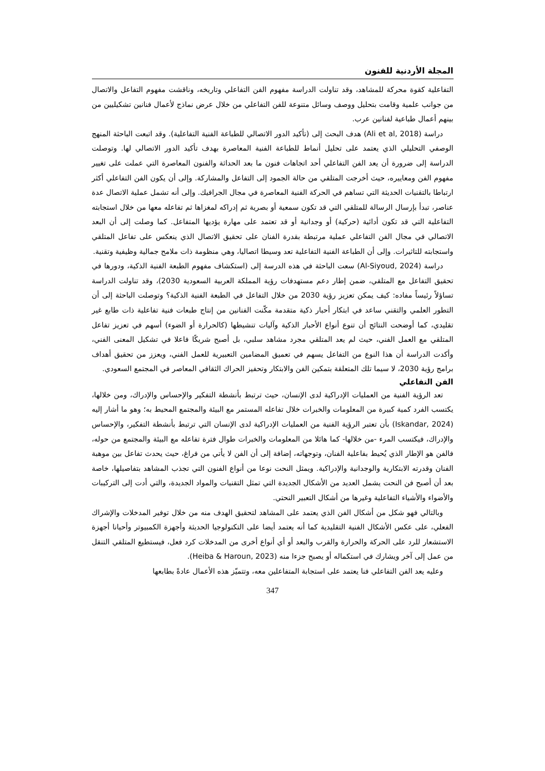المجلة الأردنية للفنون
التفاعلية كقوة محركة للمشاهد، وقد تناولت الدراسة مفهوم الفن التفاعلي وتاريخه، وناقشت مفهوم التفاعل والاتصال من جوانب علمية وقامت بتحليل ووصف وسائل متنوعة للفن التفاعلي من خلال عرض نماذج لأعمال فنانين تشكيليين من بينهم أعمال طباعية لفنانين عرب.
دراسة (Ali et al, 2018) هدف البحث إلى (تأكيد الدور الاتصالي للطباعة الفنية التفاعلية). وقد اتبعت الباحثة المنهج الوصفي التحليلي الذي يعتمد على تحليل أنماط للطباعة الفنية المعاصرة بهدف تأكيد الدور الاتصالي لها. وتوصلت الدراسة إلى ضرورة أن يعد الفن التفاعلي أحد اتجاهات فنون ما بعد الحداثة والفنون المعاصرة التي عملت على تغيير مفهوم الفن ومعاييره، حيث أخرجت المتلقي من حالة الجمود إلى التفاعل والمشاركة. وإلى أن يكون الفن التفاعلي أكثر ارتباطا بالتقنيات الحديثة التي تساهم في الحركة الفنية المعاصرة في مجال الجرافيك. وإلى أنه تشمل عملية الاتصال عدة عناصر، تبدأ بإرسال الرسالة للمتلقي التي قد تكون سمعية أو بصرية ثم إدراكه لمغزاها ثم تفاعله معها من خلال استجابته التفاعلية التي قد تكون أدائية (حركية) أو وجدانية أو قد تعتمد على مهارة يؤديها المتفاعل. كما وصلت إلى أن البعد الاتصالي في مجال الفن التفاعلي عملية مرتبطة بقدرة الفنان على تحقيق الاتصال الذي ينعكس على تفاعل المتلقي واستجابته للتاثيرات. وإلى أن الطباعة الفنية التفاعلية تعد وسيطا اتصاليا، وهي منظومة ذات ملامح جمالية وظيفية وتقنية.
دراسة (Al-Siyoud, 2024) سعت الباحثة في هذه الدرسة إلى (استكشاف مفهوم الطبعة الفنية الذكية، ودورها في تحقيق التفاعل مع المتلقي، ضمن إطار دعم مستهدفات رؤية المملكة العربية السعودية 2030)، وقد تناولت الدراسة تساؤلاً رئيساً مفاده: كيف يمكن تعزيز رؤية 2030 من خلال التفاعل في الطبعة الفنية الذكية؟ وتوصلت الباحثة إلى أن التطور العلمي والتقني ساعد في ابتكار أحبار ذكية متقدمة مكّنت الفنانين من إنتاج طبعات فنية تفاعلية ذات طابع غير تقليدي، كما أوضحت النتائج أن تنوع أنواع الأحبار الذكية وآليات تنشيطها (كالحرارة أو الضوء) أسهم في تعزيز تفاعل المتلقي مع العمل الفني، حيث لم يعد المتلقي مجرد مشاهد سلبي، بل أصبح شريكًا فاعلا في تشكيل المعنى الفني، وأكدت الدراسة أن هذا النوع من التفاعل يسهم في تعميق المضامين التعبيرية للعمل الفني، ويعزز من تحقيق أهداف برامج رؤية 2030، لا سيما تلك المتعلقة بتمكين الفن والابتكار وتحفيز الحراك الثقافي المعاصر في المجتمع السعودي.
الفن التفاعلي
تعد الرؤية الفنية من العمليات الإدراكية لدى الإنسان، حيث ترتبط بأنشطة التفكير والإحساس والإدراك، ومن خلالها، يكتسب الفرد كمية كبيرة من المعلومات والخبرات خلال تفاعله المستمر مع البيئة والمجتمع المحيط به؛ وهو ما أشار إليه (Iskandar, 2024) بأن تعتبر الرؤية الفنية من العمليات الإدراكية لدى الإنسان التي ترتبط بأنشطة التفكير، والإحساس والإدراك، فيكتسب المرء -من خلالها- كما هائلا من المعلومات والخبرات طوال فترة تفاعله مع البيئة والمجتمع من حوله، فالفن هو الإطار الذي يُحيط بفاعلية الفنان، وتوجهاته، إضافة إلى أن الفن لا يأتي من فراغ، حيث يحدث تفاعل بين موهبة الفنان وقدرته الابتكارية والوجدانية والإدراكية. ويمثل النحت نوعا من أنواع الفنون التي تجذب المشاهد بتفاصيلها، خاصة بعد أن أصبح فن النحت يشمل العديد من الأشكال الجديدة التي تمثل التقنيات والمواد الجديدة، والتي أدت إلى التركيبات والأضواء والأشياء التفاعلية وغيرها من أشكال التعبير النحتي.
وبالتالي فهو شكل من أشكال الفن الذي يعتمد على المشاهد لتحقيق الهدف منه من خلال توفير المدخلات والإشراك الفعلي، على عكس الأشكال الفنية التقليدية كما أنه يعتمد أيضا على التكنولوجيا الحديثة وأجهزة الكمبيوتر وأحيانا أجهزة الاستشعار للرد على الحركة والحرارة والقرب والبعد أو أي أنواع أخرى من المدخلات كرد فعل، فيستطيع المتلقي التنقل من عمل إلى آخر ويشارك في استكماله أو يصبح جزءا منه (Heiba & Haroun, 2023).
وعليه يعد الفن التفاعلي فنا يعتمد على استجابة المتفاعلين معه، وتتميّز هذه الأعمال عادةً بطابعها
347